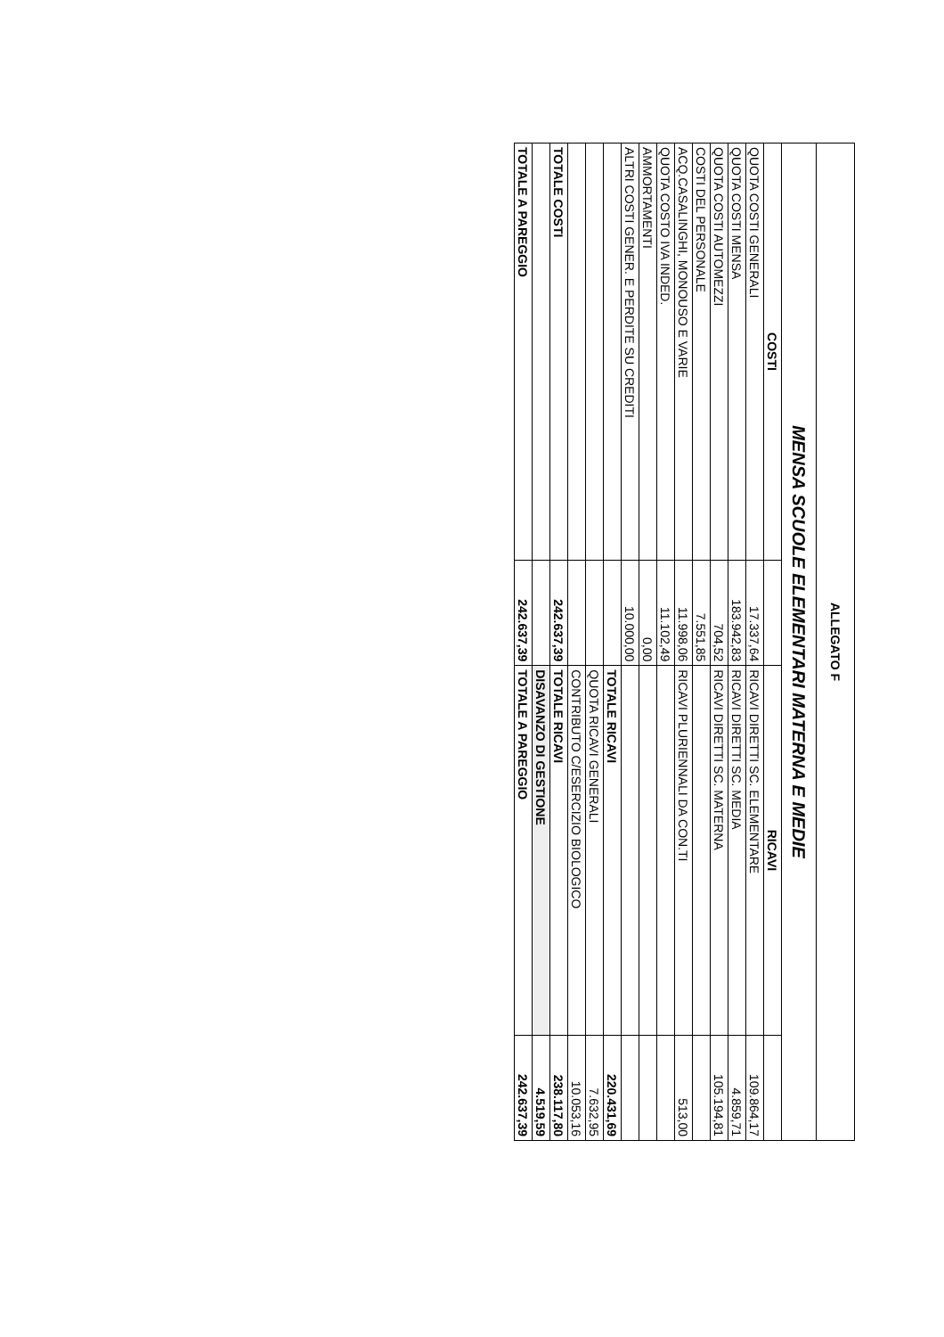| ALLEGATO F | | | |
| MENSA SCUOLE ELEMENTARI MATERNA E MEDIE | | | |
| COSTI | | RICAVI | |
| QUOTA COSTI GENERALI | 17.337,64 | RICAVI DIRETTI SC. ELEMENTARE | 109.864,17 |
| QUOTA COSTI MENSA | 183.942,83 | RICAVI DIRETTI SC. MEDIA | 4.859,71 |
| QUOTA COSTI AUTOMEZZI | 704,52 | RICAVI DIRETTI SC. MATERNA | 105.194,81 |
| COSTI DEL PERSONALE | 7.551,85 | | |
| ACQ.CASALINGHI, MONOUSO E VARIE | 11.998,06 | RICAVI PLURIENNALI DA CON.TI | 513,00 |
| QUOTA COSTO IVA INDED. | 11.102,49 | | |
| AMMORTAMENTI | 0,00 | | |
| ALTRI COSTI GENER. E PERDITE SU CREDITI | 10.000,00 | | |
| | | TOTALE RICAVI | 220.431,69 |
| | | QUOTA RICAVI GENERALI | 7.632,95 |
| | | CONTRIBUTO C/ESERCIZIO BIOLOGICO | 10.053,16 |
| TOTALE COSTI | 242.637,39 | TOTALE RICAVI | 238.117,80 |
| | | DISAVANZO DI GESTIONE | 4.519,59 |
| TOTALE A PAREGGIO | 242.637,39 | TOTALE A PAREGGIO | 242.637,39 |